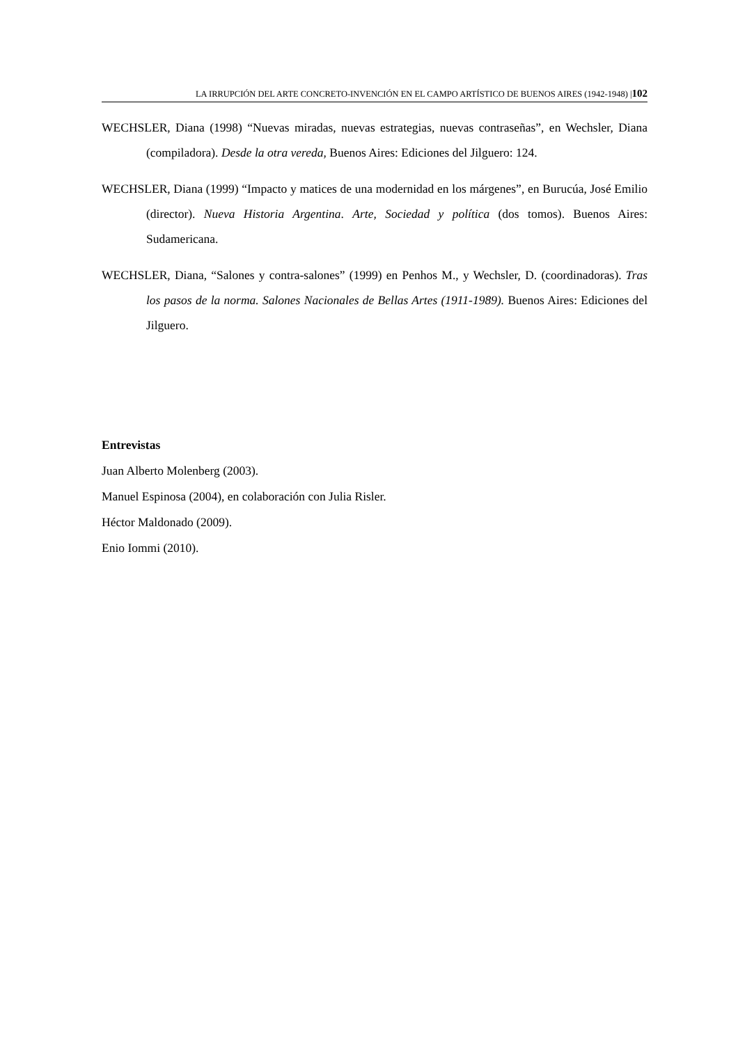LA IRRUPCIÓN DEL ARTE CONCRETO-INVENCIÓN EN EL CAMPO ARTÍSTICO DE BUENOS AIRES (1942-1948) |102
WECHSLER, Diana (1998) “Nuevas miradas, nuevas estrategias, nuevas contraseñas”, en Wechsler, Diana (compiladora). Desde la otra vereda, Buenos Aires: Ediciones del Jilguero: 124.
WECHSLER, Diana (1999) “Impacto y matices de una modernidad en los márgenes”, en Burucúa, José Emilio (director). Nueva Historia Argentina. Arte, Sociedad y política (dos tomos). Buenos Aires: Sudamericana.
WECHSLER, Diana, “Salones y contra-salones” (1999) en Penhos M., y Wechsler, D. (coordinadoras). Tras los pasos de la norma. Salones Nacionales de Bellas Artes (1911-1989). Buenos Aires: Ediciones del Jilguero.
Entrevistas
Juan Alberto Molenberg (2003).
Manuel Espinosa (2004), en colaboración con Julia Risler.
Héctor Maldonado (2009).
Enio Iommi (2010).